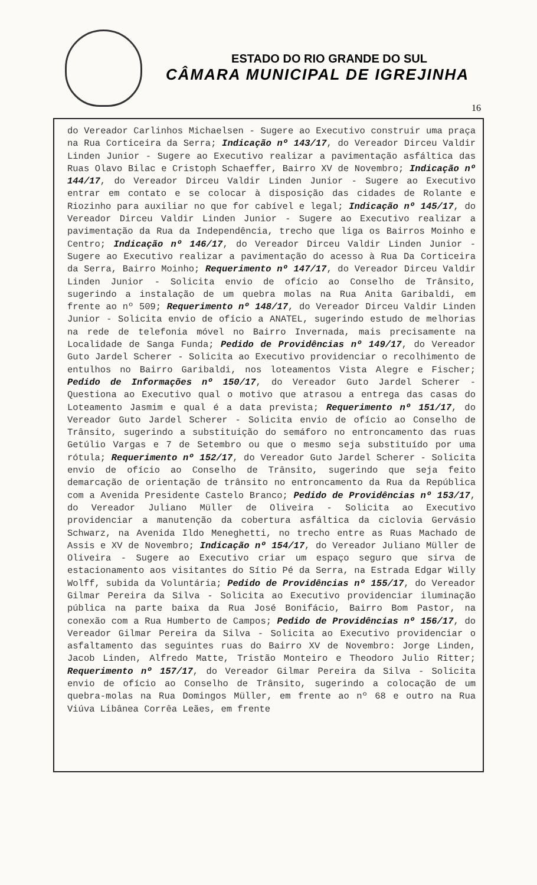ESTADO DO RIO GRANDE DO SUL
CÂMARA MUNICIPAL DE IGREJINHA
16
do Vereador Carlinhos Michaelsen - Sugere ao Executivo construir uma praça na Rua Corticeira da Serra; Indicação nº 143/17, do Vereador Dirceu Valdir Linden Junior - Sugere ao Executivo realizar a pavimentação asfáltica das Ruas Olavo Bilac e Cristoph Schaeffer, Bairro XV de Novembro; Indicação nº 144/17, do Vereador Dirceu Valdir Linden Junior - Sugere ao Executivo entrar em contato e se colocar à disposição das cidades de Rolante e Riozinho para auxiliar no que for cabível e legal; Indicação nº 145/17, do Vereador Dirceu Valdir Linden Junior - Sugere ao Executivo realizar a pavimentação da Rua da Independência, trecho que liga os Bairros Moinho e Centro; Indicação nº 146/17, do Vereador Dirceu Valdir Linden Junior - Sugere ao Executivo realizar a pavimentação do acesso à Rua Da Corticeira da Serra, Bairro Moinho; Requerimento nº 147/17, do Vereador Dirceu Valdir Linden Junior - Solicita envio de ofício ao Conselho de Trânsito, sugerindo a instalação de um quebra molas na Rua Anita Garibaldi, em frente ao nº 509; Requerimento nº 148/17, do Vereador Dirceu Valdir Linden Junior - Solicita envio de ofício a ANATEL, sugerindo estudo de melhorias na rede de telefonia móvel no Bairro Invernada, mais precisamente na Localidade de Sanga Funda; Pedido de Providências nº 149/17, do Vereador Guto Jardel Scherer - Solicita ao Executivo providenciar o recolhimento de entulhos no Bairro Garibaldi, nos loteamentos Vista Alegre e Fischer; Pedido de Informações nº 150/17, do Vereador Guto Jardel Scherer - Questiona ao Executivo qual o motivo que atrasou a entrega das casas do Loteamento Jasmim e qual é a data prevista; Requerimento nº 151/17, do Vereador Guto Jardel Scherer - Solicita envio de ofício ao Conselho de Trânsito, sugerindo a substituição do semáforo no entroncamento das ruas Getúlio Vargas e 7 de Setembro ou que o mesmo seja substituído por uma rótula; Requerimento nº 152/17, do Vereador Guto Jardel Scherer - Solicita envio de ofício ao Conselho de Trânsito, sugerindo que seja feito demarcação de orientação de trânsito no entroncamento da Rua da República com a Avenida Presidente Castelo Branco; Pedido de Providências nº 153/17, do Vereador Juliano Müller de Oliveira - Solicita ao Executivo providenciar a manutenção da cobertura asfáltica da ciclovia Gervásio Schwarz, na Avenida Ildo Meneghetti, no trecho entre as Ruas Machado de Assis e XV de Novembro; Indicação nº 154/17, do Vereador Juliano Müller de Oliveira - Sugere ao Executivo criar um espaço seguro que sirva de estacionamento aos visitantes do Sítio Pé da Serra, na Estrada Edgar Willy Wolff, subida da Voluntária; Pedido de Providências nº 155/17, do Vereador Gilmar Pereira da Silva - Solicita ao Executivo providenciar iluminação pública na parte baixa da Rua José Bonifácio, Bairro Bom Pastor, na conexão com a Rua Humberto de Campos; Pedido de Providências nº 156/17, do Vereador Gilmar Pereira da Silva - Solicita ao Executivo providenciar o asfaltamento das seguintes ruas do Bairro XV de Novembro: Jorge Linden, Jacob Linden, Alfredo Matte, Tristão Monteiro e Theodoro Julio Ritter; Requerimento nº 157/17, do Vereador Gilmar Pereira da Silva - Solicita envio de ofício ao Conselho de Trânsito, sugerindo a colocação de um quebra-molas na Rua Domingos Müller, em frente ao nº 68 e outro na Rua Viúva Libânea Corrêa Leães, em frente